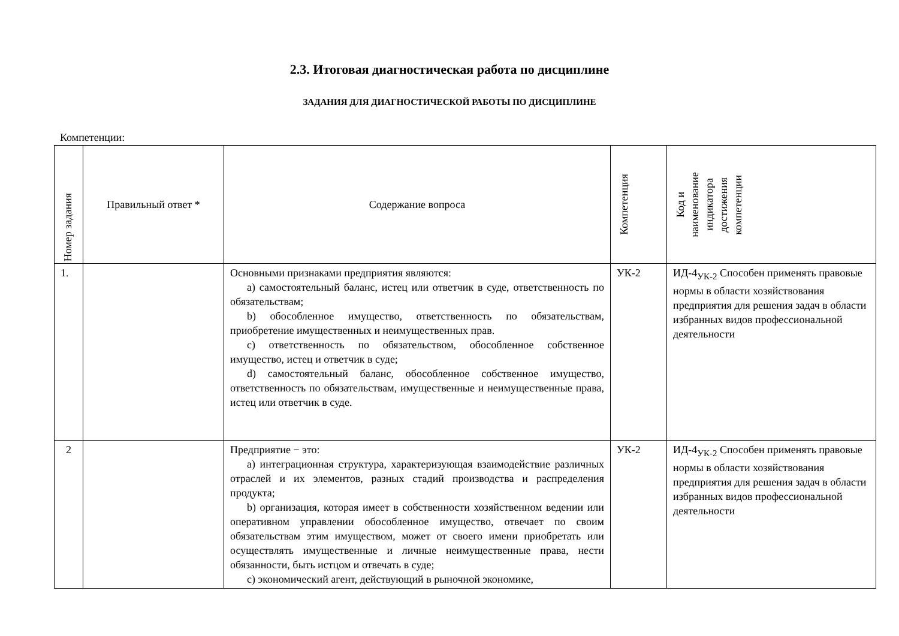2.3. Итоговая диагностическая работа по дисциплине
ЗАДАНИЯ ДЛЯ ДИАГНОСТИЧЕСКОЙ РАБОТЫ ПО ДИСЦИПЛИНЕ
Компетенции:
| Номер задания | Правильный ответ * | Содержание вопроса | Компетенция | Код и наименование индикатора достижения компетенции |
| --- | --- | --- | --- | --- |
| 1. | | Основными признаками предприятия являются: a) самостоятельный баланс, истец или ответчик в суде, ответственность по обязательствам; b) обособленное имущество, ответственность по обязательствам, приобретение имущественных и неимущественных прав. c) ответственность по обязательством, обособленное собственное имущество, истец и ответчик в суде; d) самостоятельный баланс, обособленное собственное имущество, ответственность по обязательствам, имущественные и неимущественные права, истец или ответчик в суде. | УК-2 | ИД-4<sub>УК-2</sub> Способен применять правовые нормы в области хозяйствования предприятия для решения задач в области избранных видов профессиональной деятельности |
| 2 | | Предприятие − это: a) интеграционная структура, характеризующая взаимодействие различных отраслей и их элементов, разных стадий производства и распределения продукта; b) организация, которая имеет в собственности хозяйственном ведении или оперативном управлении обособленное имущество, отвечает по своим обязательствам этим имуществом, может от своего имени приобретать или осуществлять имущественные и личные неимущественные права, нести обязанности, быть истцом и отвечать в суде; c) экономический агент, действующий в рыночной экономике, | УК-2 | ИД-4<sub>УК-2</sub> Способен применять правовые нормы в области хозяйствования предприятия для решения задач в области избранных видов профессиональной деятельности |